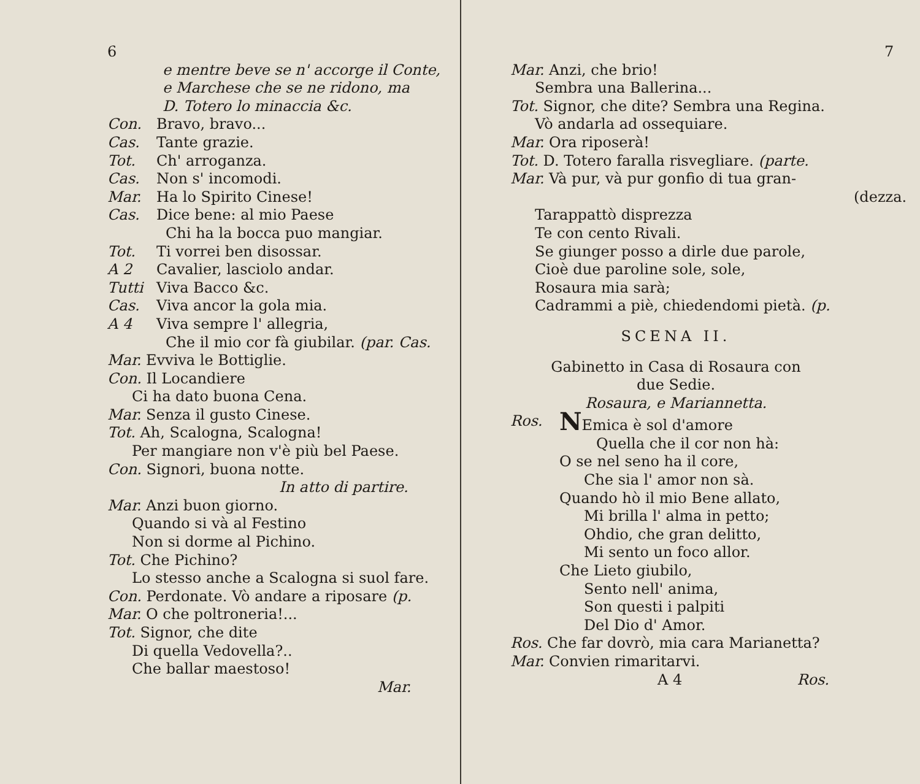6
e mentre beve se n' accorge il Conte,
e Marchese che se ne ridono, ma
D. Totero lo minaccia &c.
Con. Bravo, bravo...
Cas. Tante grazie.
Tot. Ch' arroganza.
Cas. Non s' incomodi.
Mar. Ha lo Spirito Cinese!
Cas. Dice bene: al mio Paese
Chi ha la bocca puo mangiar.
Tot. Ti vorrei ben disossar.
A 2 Cavalier, lasciolo andar.
Tutti Viva Bacco &c.
Cas. Viva ancor la gola mia.
A 4 Viva sempre l' allegria,
Che il mio cor fà giubilar. (par. Cas.
Mar. Evviva le Bottiglie.
Con. Il Locandiere
Ci ha dato buona Cena.
Mar. Senza il gusto Cinese.
Tot. Ah, Scalogna, Scalogna!
Per mangiare non v'è più bel Paese.
Con. Signori, buona notte.
In atto di partire.
Mar. Anzi buon giorno.
Quando si và al Festino
Non si dorme al Pichino.
Tot. Che Pichino?
Lo stesso anche a Scalogna si suol fare.
Con. Perdonate. Vò andare a riposare (p.
Mar. O che poltroneria!...
Tot. Signor, che dite
Di quella Vedovella?..
Che ballar maestoso!
Mar.
7
Mar. Anzi, che brio!
Sembra una Ballerina...
Tot. Signor, che dite? Sembra una Regina.
Vò andarla ad ossequiare.
Mar. Ora riposerà!
Tot. D. Totero faralla risvegliare. (parte.
Mar. Và pur, và pur gonfio di tua gran-
(dezza.
Tarappattò disprezza
Te con cento Rivali.
Se giunger posso a dirle due parole,
Cioè due paroline sole, sole,
Rosaura mia sarà;
Cadrammi a piè, chiedendomi pietà. (p.
SCENA II.
Gabinetto in Casa di Rosaura con
due Sedie.
Rosaura, e Mariannetta.
Ros. NEmica è sol d'amore
Quella che il cor non hà:
O se nel seno ha il core,
Che sia l' amor non sà.
Quando hò il mio Bene allato,
Mi brilla l' alma in petto;
Ohdio, che gran delitto,
Mi sento un foco allor.
Che Lieto giubilo,
Sento nell' anima,
Son questi i palpiti
Del Dio d' Amor.
Ros. Che far dovrò, mia cara Marianetta?
Mar. Convien rimaritarvi.
A 4 Ros.